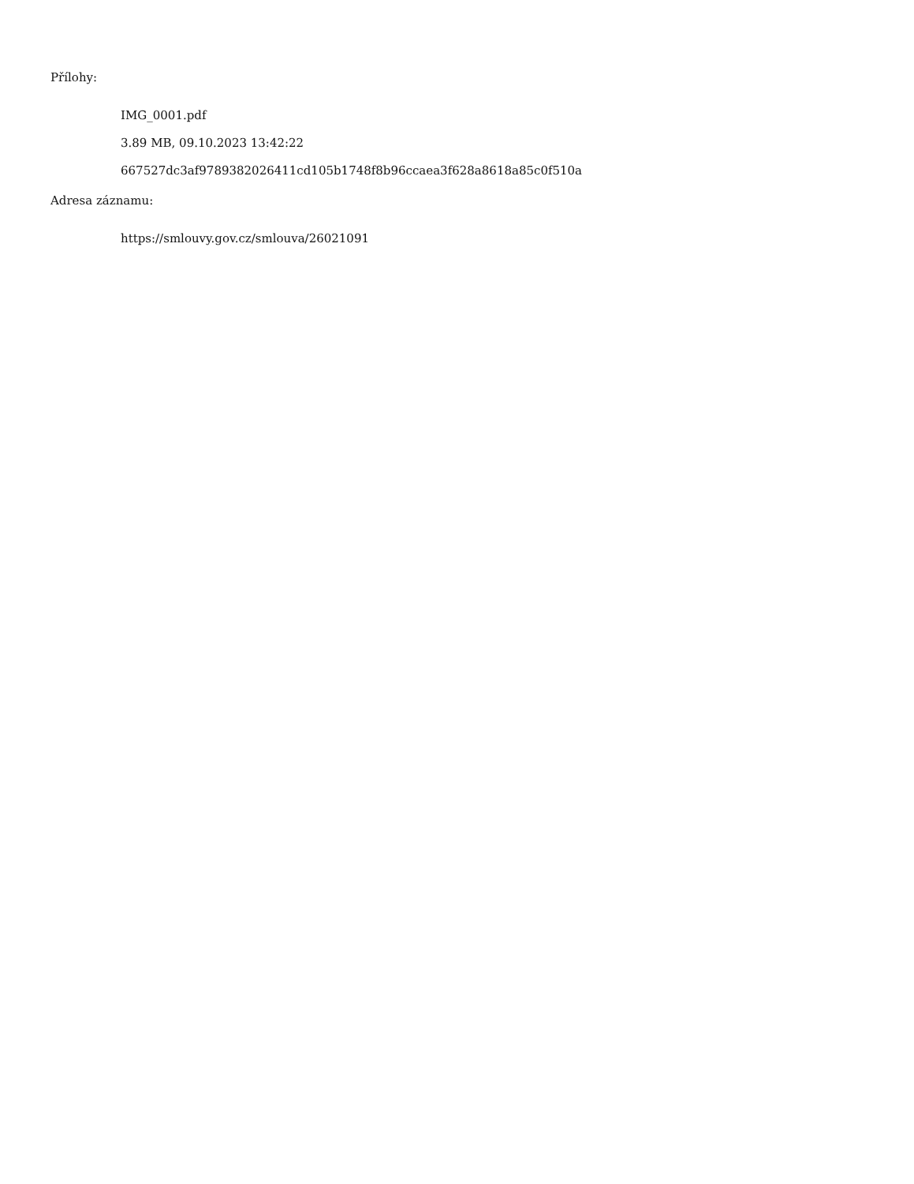Přílohy:
IMG_0001.pdf
3.89 MB, 09.10.2023 13:42:22
667527dc3af9789382026411cd105b1748f8b96ccaea3f628a8618a85c0f510a
Adresa záznamu:
https://smlouvy.gov.cz/smlouva/26021091